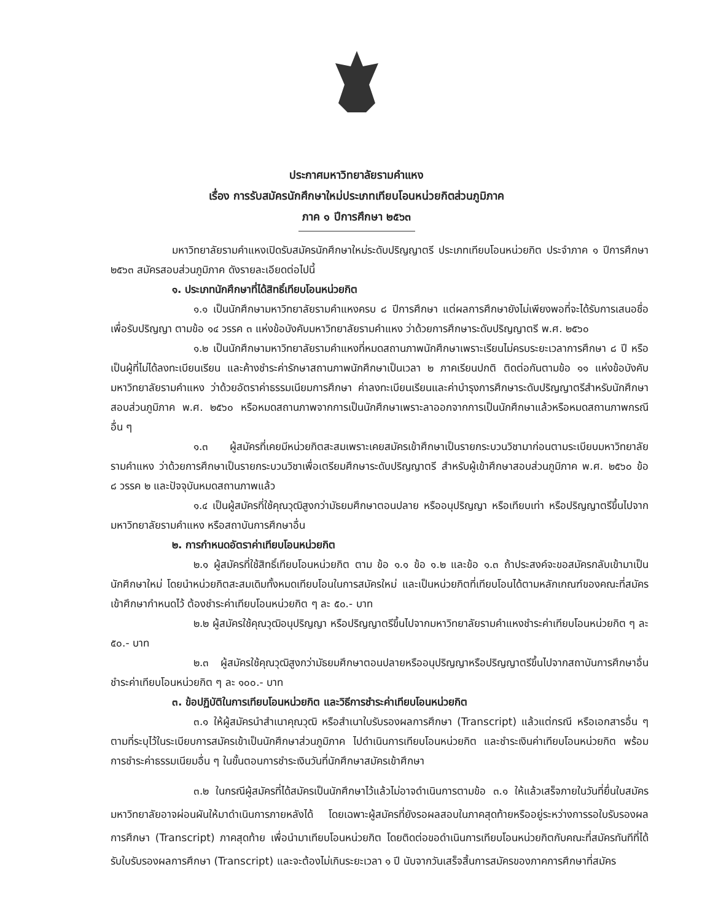ประกาศมหาวิทยาลัยรามคำแหง
เรื่อง การรับสมัครนักศึกษาใหม่ประเภทเทียบโอนหน่วยกิตส่วนภูมิภาค
ภาค ๑ ปีการศึกษา ๒๕๖๓
มหาวิทยาลัยรามคำแหงเปิดรับสมัครนักศึกษาใหม่ระดับปริญญาตรี ประเภทเทียบโอนหน่วยกิต ประจำภาค ๑ ปีการศึกษา ๒๕๖๓ สมัครสอบส่วนภูมิภาค ดังรายละเอียดต่อไปนี้
๑. ประเภทนักศึกษาที่ได้สิทธิ์เทียบโอนหน่วยกิต
๑.๑ เป็นนักศึกษามหาวิทยาลัยรามคำแหงครบ ๘ ปีการศึกษา แต่ผลการศึกษายังไม่เพียงพอที่จะได้รับการเสนอชื่อเพื่อรับปริญญา ตามข้อ ๑๔ วรรค ๓ แห่งข้อบังคับมหาวิทยาลัยรามคำแหง ว่าด้วยการศึกษาระดับปริญญาตรี พ.ศ. ๒๕๖๐
๑.๒ เป็นนักศึกษามหาวิทยาลัยรามคำแหงที่หมดสถานภาพนักศึกษาเพราะเรียนไม่ครบระยะเวลาการศึกษา ๘ ปี หรือเป็นผู้ที่ไม่ได้ลงทะเบียนเรียน และค้างชำระค่ารักษาสถานภาพนักศึกษาเป็นเวลา ๒ ภาคเรียนปกติ ติดต่อกันตามข้อ ๑๑ แห่งข้อบังคับมหาวิทยาลัยรามคำแหง ว่าด้วยอัตราค่าธรรมเนียมการศึกษา ค่าลงทะเบียนเรียนและค่าบำรุงการศึกษาระดับปริญญาตรีสำหรับนักศึกษาสอบส่วนภูมิภาค พ.ศ. ๒๕๖๐ หรือหมดสถานภาพจากการเป็นนักศึกษาเพราะลาออกจากการเป็นนักศึกษาแล้วหรือหมดสถานภาพกรณีอื่น ๆ
๑.๓ ผู้สมัครที่เคยมีหน่วยกิตสะสมเพราะเคยสมัครเข้าศึกษาเป็นรายกระบวนวิชามาก่อนตามระเบียบมหาวิทยาลัยรามคำแหง ว่าด้วยการศึกษาเป็นรายกระบวนวิชาเพื่อเตรียมศึกษาระดับปริญญาตรี สำหรับผู้เข้าศึกษาสอบส่วนภูมิภาค พ.ศ. ๒๕๖๐ ข้อ ๘ วรรค ๒ และปัจจุบันหมดสถานภาพแล้ว
๑.๔ เป็นผู้สมัครที่ใช้คุณวุฒิสูงกว่ามัธยมศึกษาตอนปลาย หรืออนุปริญญา หรือเทียบเท่า หรือปริญญาตรีขึ้นไปจากมหาวิทยาลัยรามคำแหง หรือสถาบันการศึกษาอื่น
๒. การกำหนดอัตราค่าเทียบโอนหน่วยกิต
๒.๑ ผู้สมัครที่ใช้สิทธิ์เทียบโอนหน่วยกิต ตาม ข้อ ๑.๑ ข้อ ๑.๒ และข้อ ๑.๓ ถ้าประสงค์จะขอสมัครกลับเข้ามาเป็นนักศึกษาใหม่ โดยนำหน่วยกิตสะสมเดิมทั้งหมดเทียบโอนในการสมัครใหม่ และเป็นหน่วยกิตที่เทียบโอนได้ตามหลักเกณฑ์ของคณะที่สมัครเข้าศึกษากำหนดไว้ ต้องชำระค่าเทียบโอนหน่วยกิต ๆ ละ ๕๐.- บาท
๒.๒ ผู้สมัครใช้คุณวุฒิอนุปริญญา หรือปริญญาตรีขึ้นไปจากมหาวิทยาลัยรามคำแหงชำระค่าเทียบโอนหน่วยกิต ๆ ละ ๕๐.- บาท
๒.๓ ผู้สมัครใช้คุณวุฒิสูงกว่ามัธยมศึกษาตอนปลายหรืออนุปริญญาหรือปริญญาตรีขึ้นไปจากสถาบันการศึกษาอื่นชำระค่าเทียบโอนหน่วยกิต ๆ ละ ๑๐๐.- บาท
๓. ข้อปฏิบัติในการเทียบโอนหน่วยกิต และวิธีการชำระค่าเทียบโอนหน่วยกิต
๓.๑ ให้ผู้สมัครนำสำเนาคุณวุฒิ หรือสำเนาใบรับรองผลการศึกษา (Transcript) แล้วแต่กรณี หรือเอกสารอื่น ๆ ตามที่ระบุไว้ในระเบียบการสมัครเข้าเป็นนักศึกษาส่วนภูมิภาค ไปดำเนินการเทียบโอนหน่วยกิต และชำระเงินค่าเทียบโอนหน่วยกิต พร้อมการชำระค่าธรรมเนียมอื่น ๆ ในขั้นตอนการชำระเงินวันที่นักศึกษาสมัครเข้าศึกษา
๓.๒ ในกรณีผู้สมัครที่ได้สมัครเป็นนักศึกษาไว้แล้วไม่อาจดำเนินการตามข้อ ๓.๑ ให้แล้วเสร็จภายในวันที่ยื่นใบสมัคร มหาวิทยาลัยอาจผ่อนผันให้มาดำเนินการภายหลังได้ โดยเฉพาะผู้สมัครที่ยังรอผลสอบในภาคสุดท้ายหรืออยู่ระหว่างการรอใบรับรองผลการศึกษา (Transcript) ภาคสุดท้าย เพื่อนำมาเทียบโอนหน่วยกิต โดยติดต่อขอดำเนินการเทียบโอนหน่วยกิตกับคณะที่สมัครทันทีที่ได้รับใบรับรองผลการศึกษา (Transcript) และจะต้องไม่เกินระยะเวลา ๑ ปี นับจากวันเสร็จสิ้นการสมัครของภาคการศึกษาที่สมัคร